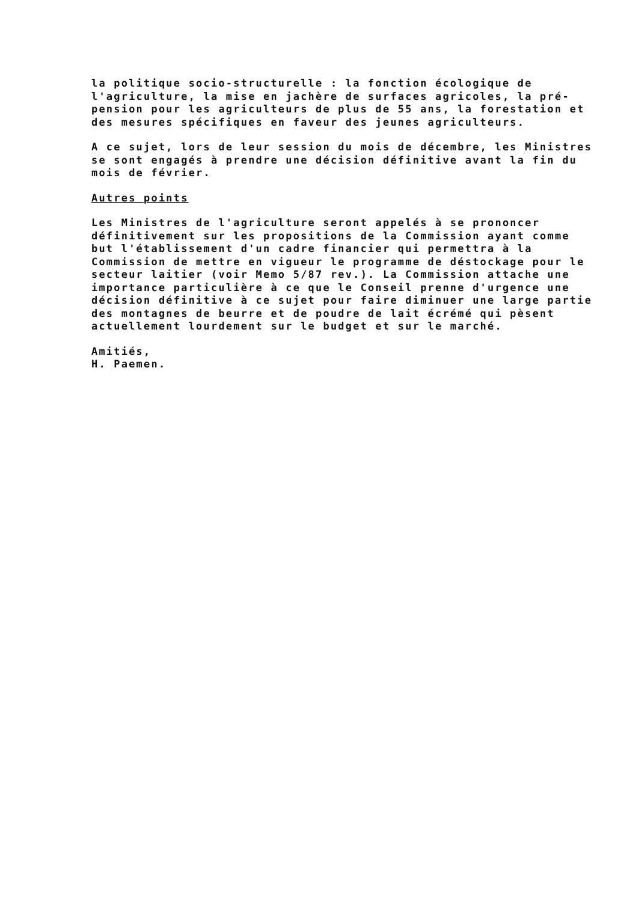la politique socio-structurelle : la fonction écologique de l'agriculture, la mise en jachère de surfaces agricoles, la pré-pension pour les agriculteurs de plus de 55 ans, la forestation et des mesures spécifiques en faveur des jeunes agriculteurs.
A ce sujet, lors de leur session du mois de décembre, les Ministres se sont engagés à prendre une décision définitive avant la fin du mois de février.
Autres points
Les Ministres de l'agriculture seront appelés à se prononcer définitivement sur les propositions de la Commission ayant comme but l'établissement d'un cadre financier qui permettra à la Commission de mettre en vigueur le programme de déstockage pour le secteur laitier (voir Memo 5/87 rev.). La Commission attache une importance particulière à ce que le Conseil prenne d'urgence une décision définitive à ce sujet pour faire diminuer une large partie des montagnes de beurre et de poudre de lait écrémé qui pèsent actuellement lourdement sur le budget et sur le marché.
Amitiés,
H. Paemen.